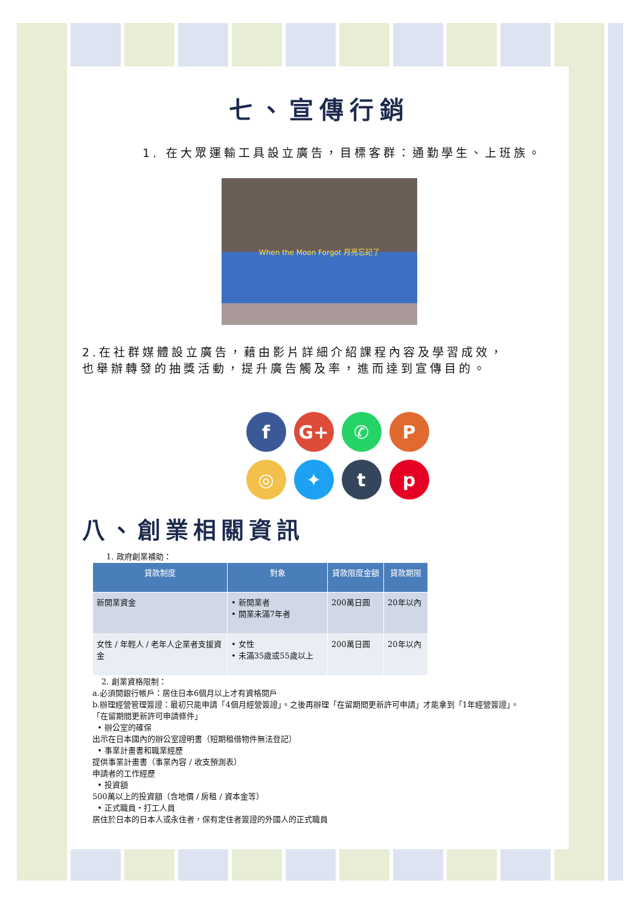七、宣傳行銷
1. 在大眾運輸工具設立廣告，目標客群：通勤學生、上班族。
When the Moon Forgot 月亮忘記了
2.在社群媒體設立廣告，藉由影片詳細介紹課程內容及學習成效，
也舉辦轉發的抽獎活動，提升廣告觸及率，進而達到宣傳目的。
f G+ ✆ P ◎ ✦ tp
八、創業相關資訊
1. 政府創業補助：
| 貸款制度 | 對象 | 貸款限度金額 | 貸款期限 |
| --- | --- | --- | --- |
| 新開業資金 | • 新開業者 • 開業未滿7年者 | 200萬日圓 | 20年以內 |
| 女性 / 年輕人 / 老年人企業者支援資金 | • 女性 • 未滿35歲或55歲以上 | 200萬日圓 | 20年以內 |
2. 創業資格限制：
a.必須開銀行帳戶：居住日本6個月以上才有資格開戶
b.辦理經營管理簽證：最初只能申請「4個月經營簽證」。之後再辦理「在留期間更新許可申請」才能拿到「1年經營簽證」。
「在留期間更新許可申請條件」
• 辦公室的確保
出示在日本國內的辦公室證明書（短期租借物件無法登記）
• 事業計畫書和職業經歷
提供事業計畫書（事業內容 / 收支預測表）
申請者的工作經歷
• 投資額
500萬以上的投資額（含地價 / 房租 / 資本金等）
• 正式職員・打工人員
居住於日本的日本人或永住者，保有定住者簽證的外國人的正式職員